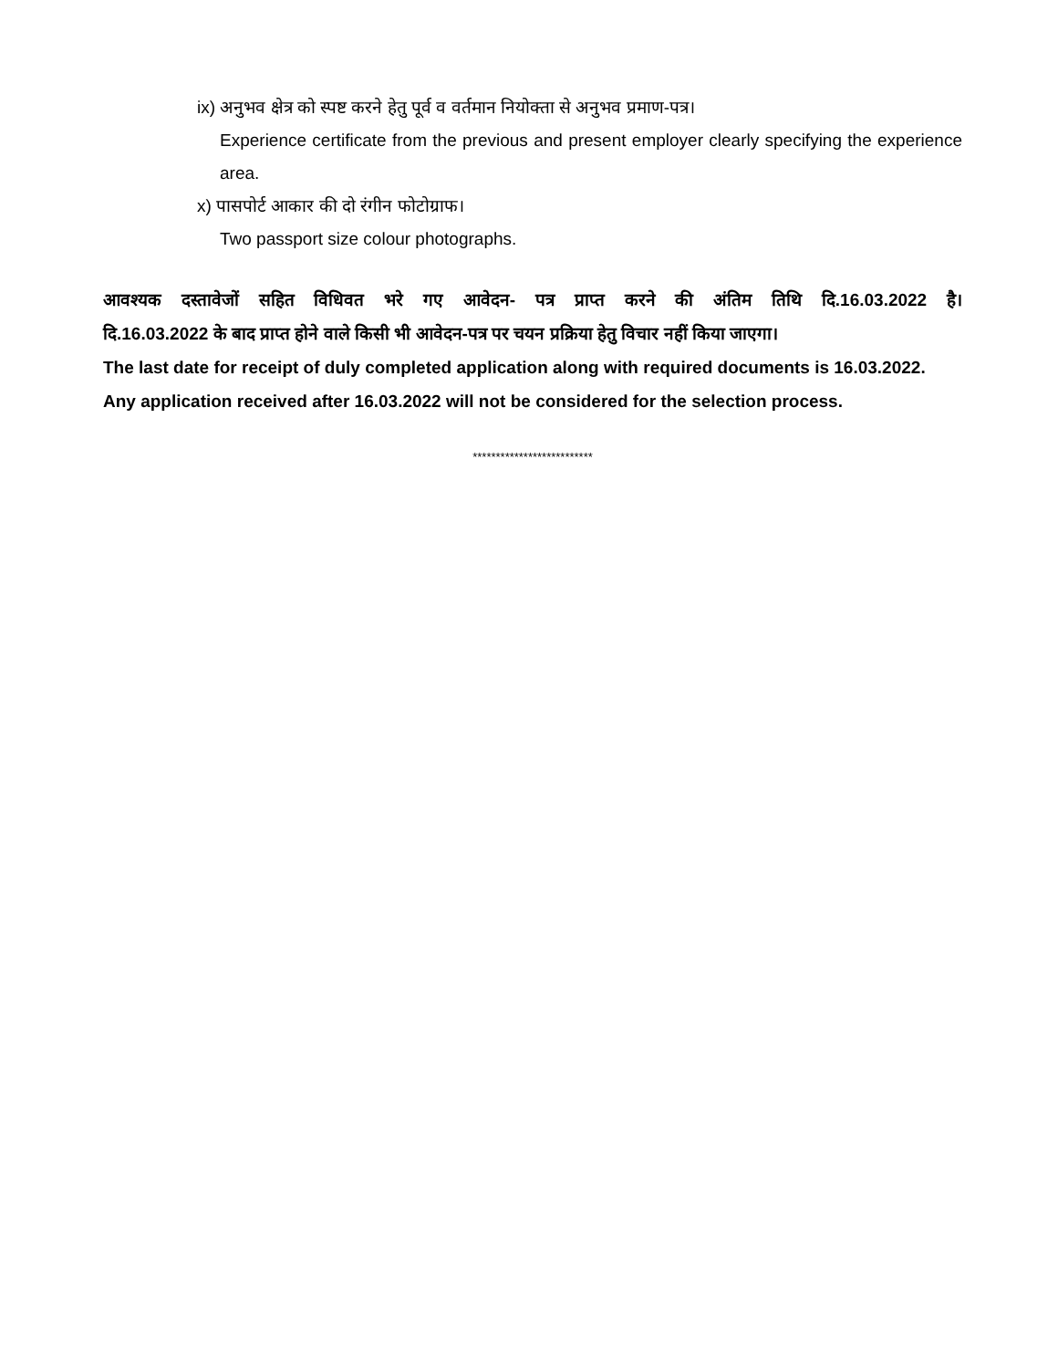ix) अनुभव क्षेत्र को स्पष्ट करने हेतु पूर्व व वर्तमान नियोक्ता से अनुभव प्रमाण-पत्र।
Experience certificate from the previous and present employer clearly specifying the experience area.
x) पासपोर्ट आकार की दो रंगीन फोटोग्राफ।
Two passport size colour photographs.
आवश्यक दस्तावेजों सहित विधिवत भरे गए आवेदन- पत्र प्राप्त करने की अंतिम तिथि दि.16.03.2022 है।
दि.16.03.2022 के बाद प्राप्त होने वाले किसी भी आवेदन-पत्र पर चयन प्रक्रिया हेतु विचार नहीं किया जाएगा।
The last date for receipt of duly completed application along with required documents is 16.03.2022.
Any application received after 16.03.2022 will not be considered for the selection process.
**************************